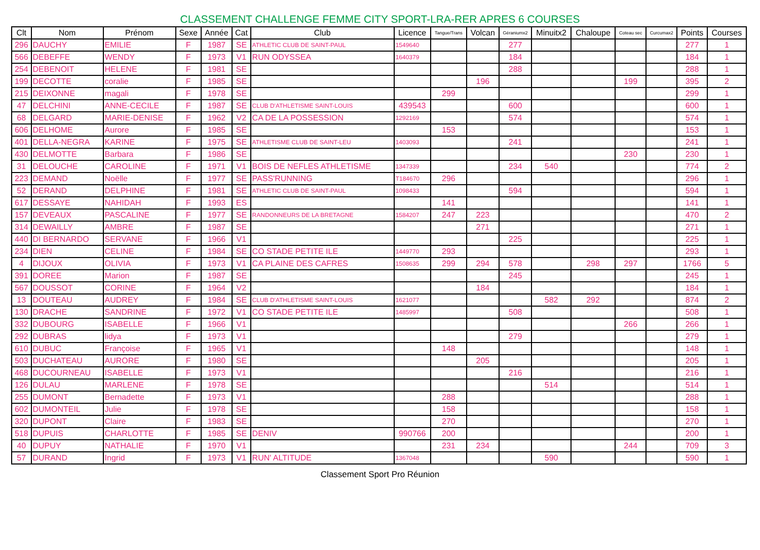CLASSEMENT CHALLENGE FEMME CITY SPORT-LRA-RER APRES 6 COURSES
| Clt | Nom | Prénom | Sexe | Année | Cat | Club | Licence | Tangue/Trans | Volcan | Géraniumx2 | Minuitx2 | Chaloupe | Coteau sec | Curcumax2 | Points | Courses |
| --- | --- | --- | --- | --- | --- | --- | --- | --- | --- | --- | --- | --- | --- | --- | --- | --- |
| 296 | DAUCHY | EMILIE | F | 1987 | SE | ATHLETIC CLUB DE SAINT-PAUL | 1549640 | | | 277 | | | | | 277 | 1 |
| 566 | DEBEFFE | WENDY | F | 1973 | V1 | RUN ODYSSEA | 1640379 | | | 184 | | | | | 184 | 1 |
| 254 | DEBENOIT | HELENE | F | 1981 | SE | | | | | 288 | | | | | 288 | 1 |
| 199 | DECOTTE | coralie | F | 1985 | SE | | | | 196 | | | | 199 | | 395 | 2 |
| 215 | DEIXONNE | magali | F | 1978 | SE | | | 299 | | | | | | | 299 | 1 |
| 47 | DELCHINI | ANNE-CECILE | F | 1987 | SE | CLUB D'ATHLETISME SAINT-LOUIS | 439543 | | | 600 | | | | | 600 | 1 |
| 68 | DELGARD | MARIE-DENISE | F | 1962 | V2 | CA DE LA POSSESSION | 1292169 | | | 574 | | | | | 574 | 1 |
| 606 | DELHOME | Aurore | F | 1985 | SE | | | 153 | | | | | | | 153 | 1 |
| 401 | DELLA-NEGRA | KARINE | F | 1975 | SE | ATHLETISME CLUB DE SAINT-LEU | 1403093 | | | 241 | | | | | 241 | 1 |
| 430 | DELMOTTE | Barbara | F | 1986 | SE | | | | | | | | 230 | | 230 | 1 |
| 31 | DELOUCHE | CAROLINE | F | 1971 | V1 | BOIS DE NEFLES ATHLETISME | 1347339 | | | 234 | 540 | | | | 774 | 2 |
| 223 | DEMAND | Noëlle | F | 1977 | SE | PASS'RUNNING | T184670 | 296 | | | | | | | 296 | 1 |
| 52 | DERAND | DELPHINE | F | 1981 | SE | ATHLETIC CLUB DE SAINT-PAUL | 1098433 | | | 594 | | | | | 594 | 1 |
| 617 | DESSAYE | NAHIDAH | F | 1993 | ES | | | 141 | | | | | | | 141 | 1 |
| 157 | DEVEAUX | PASCALINE | F | 1977 | SE | RANDONNEURS DE LA BRETAGNE | 1584207 | 247 | 223 | | | | | | 470 | 2 |
| 314 | DEWAILLY | AMBRE | F | 1987 | SE | | | | 271 | | | | | | 271 | 1 |
| 440 | DI BERNARDO | SERVANE | F | 1966 | V1 | | | | | 225 | | | | | 225 | 1 |
| 234 | DIEN | CELINE | F | 1984 | SE | CO STADE PETITE ILE | 1449770 | 293 | | | | | | | 293 | 1 |
| 4 | DIJOUX | OLIVIA | F | 1973 | V1 | CA PLAINE DES CAFRES | 1508635 | 299 | 294 | 578 | | 298 | 297 | | 1766 | 5 |
| 391 | DOREE | Marion | F | 1987 | SE | | | | | 245 | | | | | 245 | 1 |
| 567 | DOUSSOT | CORINE | F | 1964 | V2 | | | | 184 | | | | | | 184 | 1 |
| 13 | DOUTEAU | AUDREY | F | 1984 | SE | CLUB D'ATHLETISME SAINT-LOUIS | 1621077 | | | | 582 | 292 | | | 874 | 2 |
| 130 | DRACHE | SANDRINE | F | 1972 | V1 | CO STADE PETITE ILE | 1485997 | | | 508 | | | | | 508 | 1 |
| 332 | DUBOURG | ISABELLE | F | 1966 | V1 | | | | | | | | 266 | | 266 | 1 |
| 292 | DUBRAS | lidya | F | 1973 | V1 | | | | | 279 | | | | | 279 | 1 |
| 610 | DUBUC | Françoise | F | 1965 | V1 | | | 148 | | | | | | | 148 | 1 |
| 503 | DUCHATEAU | AURORE | F | 1980 | SE | | | | 205 | | | | | | 205 | 1 |
| 468 | DUCOURNEAU | ISABELLE | F | 1973 | V1 | | | | | 216 | | | | | 216 | 1 |
| 126 | DULAU | MARLENE | F | 1978 | SE | | | | | | 514 | | | | 514 | 1 |
| 255 | DUMONT | Bernadette | F | 1973 | V1 | | | 288 | | | | | | | 288 | 1 |
| 602 | DUMONTEIL | Julie | F | 1978 | SE | | | 158 | | | | | | | 158 | 1 |
| 320 | DUPONT | Claire | F | 1983 | SE | | | 270 | | | | | | | 270 | 1 |
| 518 | DUPUIS | CHARLOTTE | F | 1985 | SE | DENIV | 990766 | 200 | | | | | | | 200 | 1 |
| 40 | DUPUY | NATHALIE | F | 1970 | V1 | | | 231 | 234 | | | | 244 | | 709 | 3 |
| 57 | DURAND | Ingrid | F | 1973 | V1 | RUN' ALTITUDE | 1367048 | | | | 590 | | | | 590 | 1 |
Classement Sport Pro Réunion